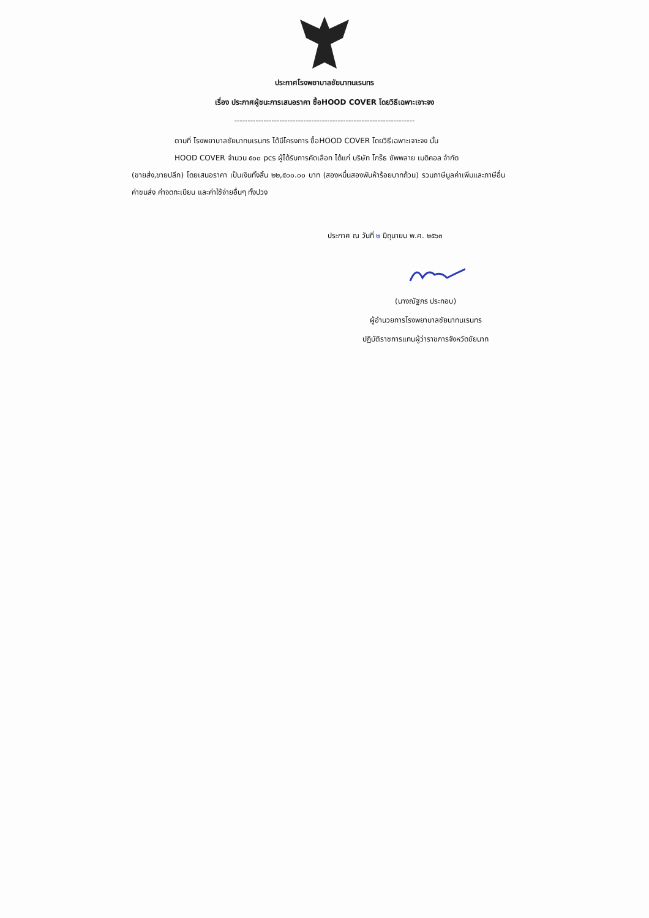ประกาศโรงพยาบาลชัยนาทนเรนทร
เรื่อง ประกาศผู้ชนะการเสนอราคา ซื้อHOOD COVER โดยวิธีเฉพาะเจาะจง
--------------------------------------------------------------------
ตามที่ โรงพยาบาลชัยนาทนเรนทร ได้มีโครงการ ซื้อHOOD COVER โดยวิธีเฉพาะเจาะจง นั้น
HOOD COVER จำนวน ๕๐๐ pcs ผู้ได้รับการคัดเลือก ได้แก่ บริษัท โกร๊ธ ซัพพลาย เมดิคอล จำกัด
(ขายส่ง,ขายปลีก) โดยเสนอราคา เป็นเงินทั้งสิ้น ๒๒,๕๐๐.๐๐ บาท (สองหมื่นสองพันห้าร้อยบาทถ้วน) รวมภาษีมูลค่าเพิ่มและภาษีอื่น ค่าขนส่ง ค่าจดทะเบียน และค่าใช้จ่ายอื่นๆ ทั้งปวง
ประกาศ ณ วันที่ ๒ มิถุนายน พ.ศ. ๒๕๖๓
(นางณัฐภร ประกอบ)
ผู้อำนวยการโรงพยาบาลชัยนาทนเรนทร
ปฏิบัติราชการแทนผู้ว่าราชการจังหวัดชัยนาท